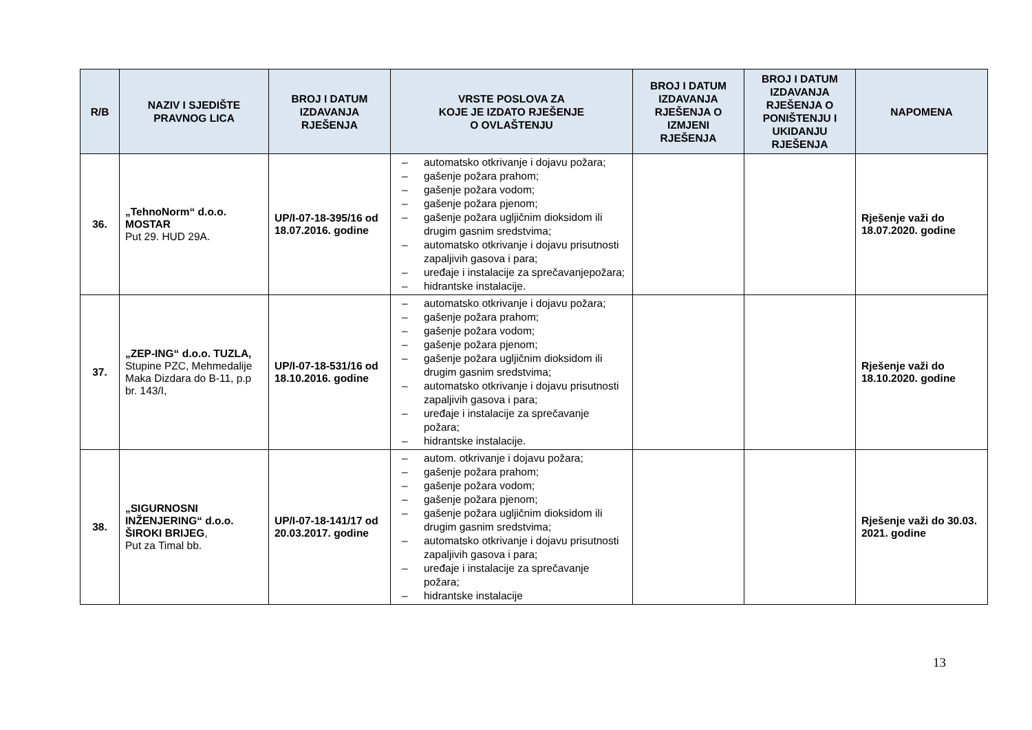| R/B | NAZIV I SJEDIŠTE PRAVNOG LICA | BROJ I DATUM IZDAVANJA RJEŠENJA | VRSTE POSLOVA ZA KOJE JE IZDATO RJEŠENJE O OVLAŠTENJU | BROJ I DATUM IZDAVANJA RJEŠENJA O IZMJENI RJEŠENJA | BROJ I DATUM IZDAVANJA RJEŠENJA O PONIŠTENJU I UKIDANJU RJEŠENJA | NAPOMENA |
| --- | --- | --- | --- | --- | --- | --- |
| 36. | „TehnoNorm“ d.o.o. MOSTAR Put 29. HUD 29A. | UP/I-07-18-395/16 od 18.07.2016. godine | – automatsko otkrivanje i dojavu požara; – gašenje požara prahom; – gašenje požara vodom; – gašenje požara pjenom; – gašenje požara ugljičnim dioksidom ili drugim gasnim sredstvima; – automatsko otkrivanje i dojavu prisutnosti zapaljivih gasova i para; – uređaje i instalacije za sprečavanjepožara; – hidrantske instalacije. | | | Rješenje važi do 18.07.2020. godine |
| 37. | „ZEP-ING“ d.o.o. TUZLA, Stupine PZC, Mehmedalije Maka Dizdara do B-11, p.p br. 143/I, | UP/I-07-18-531/16 od 18.10.2016. godine | – automatsko otkrivanje i dojavu požara; – gašenje požara prahom; – gašenje požara vodom; – gašenje požara pjenom; – gašenje požara ugljičnim dioksidom ili drugim gasnim sredstvima; – automatsko otkrivanje i dojavu prisutnosti zapaljivih gasova i para; – uređaje i instalacije za sprečavanje požara; – hidrantske instalacije. | | | Rješenje važi do 18.10.2020. godine |
| 38. | „SIGURNOSNI INŽENJERING“ d.o.o. ŠIROKI BRIJEG , Put za Timal bb. | UP/I-07-18-141/17 od 20.03.2017. godine | – autom. otkrivanje i dojavu požara; – gašenje požara prahom; – gašenje požara vodom; – gašenje požara pjenom; – gašenje požara ugljičnim dioksidom ili drugim gasnim sredstvima; – automatsko otkrivanje i dojavu prisutnosti zapaljivih gasova i para; – uređaje i instalacije za sprečavanje požara; – hidrantske instalacije | | | Rješenje važi do 30.03. 2021. godine |
13